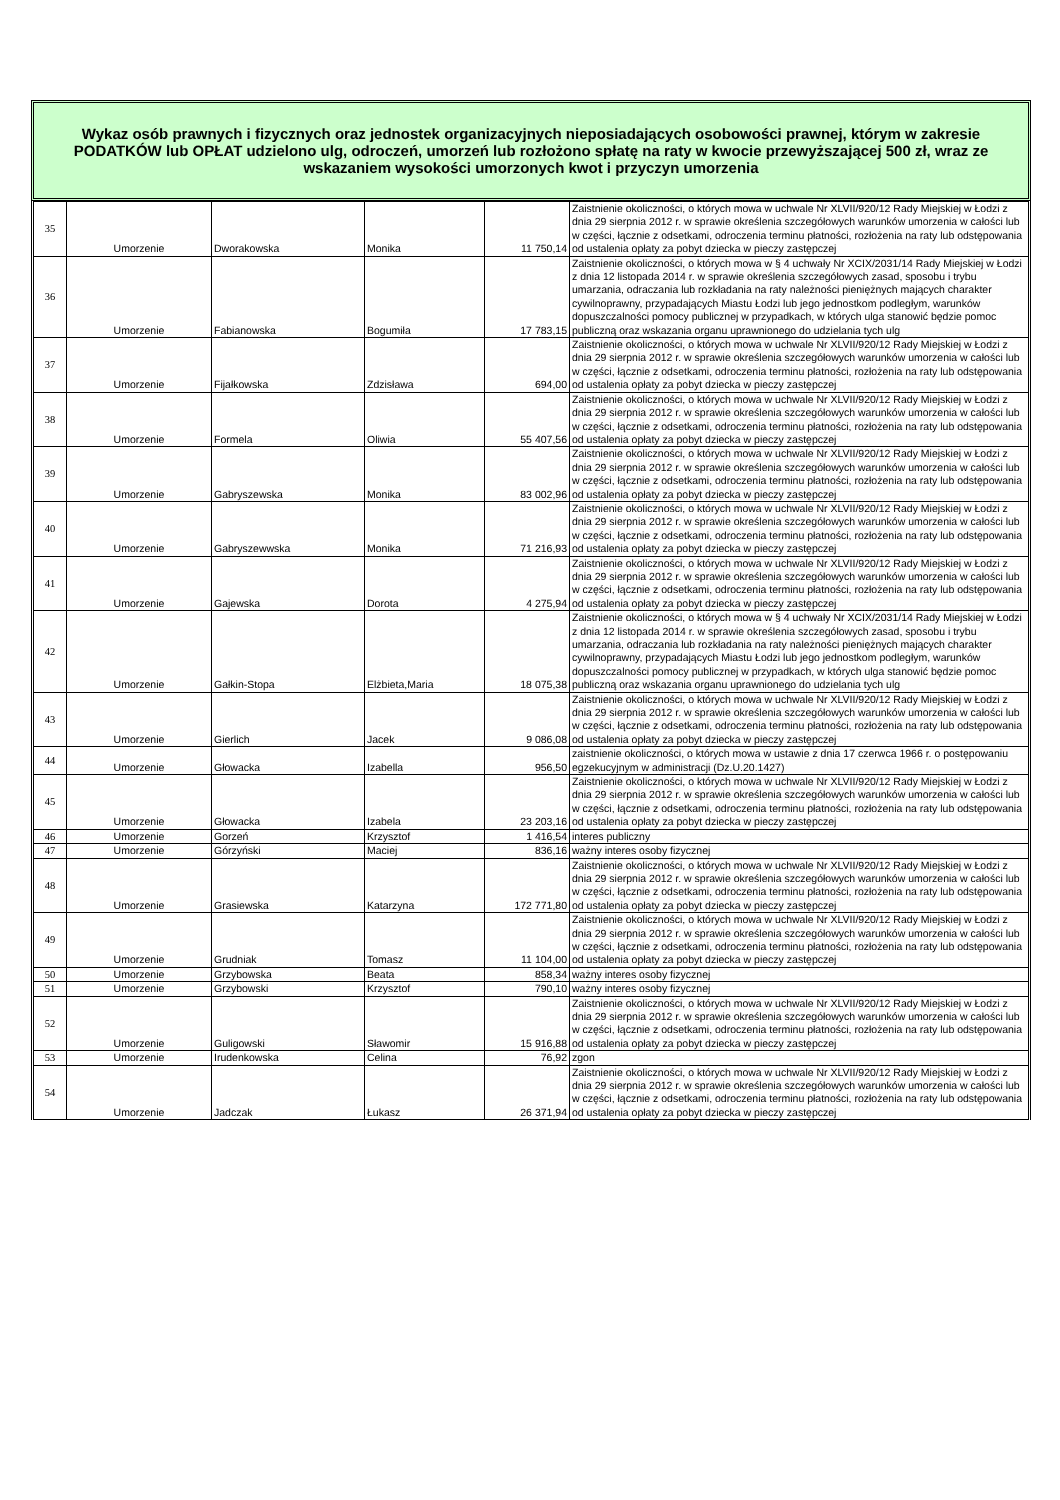Wykaz osób prawnych i fizycznych oraz jednostek organizacyjnych nieposiadających osobowości prawnej, którym w zakresie PODATKÓW lub OPŁAT udzielono ulg, odroczeń, umorzeń lub rozłożono spłatę na raty w kwocie przewyższającej 500 zł, wraz ze wskazaniem wysokości umorzonych kwot i przyczyn umorzenia
| 35 | Umorzenie | Dworakowska | Monika | 11 750,14 | Zaistnienie okoliczności, o których mowa w uchwale Nr XLVII/920/12 Rady Miejskiej w Łodzi z dnia 29 sierpnia 2012 r. w sprawie określenia szczegółowych warunków umorzenia w całości lub w części, łącznie z odsetkami, odroczenia terminu płatności, rozłożenia na raty lub odstępowania od ustalenia opłaty za pobyt dziecka w pieczy zastępczej |
| 36 | Umorzenie | Fabianowska | Bogumiła | 17 783,15 | Zaistnienie okoliczności, o których mowa w § 4 uchwały Nr XCIX/2031/14 Rady Miejskiej w Łodzi z dnia 12 listopada 2014 r. w sprawie określenia szczegółowych zasad, sposobu i trybu umarzania, odraczania lub rozkładania na raty należności pieniężnych mających charakter cywilnoprawny, przypadających Miastu Łodzi lub jego jednostkom podległym, warunków dopuszczalności pomocy publicznej w przypadkach, w których ulga stanowić będzie pomoc publiczną oraz wskazania organu uprawnionego do udzielania tych ulg |
| 37 | Umorzenie | Fijałkowska | Zdzisława | 694,00 | Zaistnienie okoliczności, o których mowa w uchwale Nr XLVII/920/12 Rady Miejskiej w Łodzi z dnia 29 sierpnia 2012 r. w sprawie określenia szczegółowych warunków umorzenia w całości lub w części, łącznie z odsetkami, odroczenia terminu płatności, rozłożenia na raty lub odstępowania od ustalenia opłaty za pobyt dziecka w pieczy zastępczej |
| 38 | Umorzenie | Formela | Oliwia | 55 407,56 | Zaistnienie okoliczności, o których mowa w uchwale Nr XLVII/920/12 Rady Miejskiej w Łodzi z dnia 29 sierpnia 2012 r. w sprawie określenia szczegółowych warunków umorzenia w całości lub w części, łącznie z odsetkami, odroczenia terminu płatności, rozłożenia na raty lub odstępowania od ustalenia opłaty za pobyt dziecka w pieczy zastępczej |
| 39 | Umorzenie | Gabryszewska | Monika | 83 002,96 | Zaistnienie okoliczności, o których mowa w uchwale Nr XLVII/920/12 Rady Miejskiej w Łodzi z dnia 29 sierpnia 2012 r. w sprawie określenia szczegółowych warunków umorzenia w całości lub w części, łącznie z odsetkami, odroczenia terminu płatności, rozłożenia na raty lub odstępowania od ustalenia opłaty za pobyt dziecka w pieczy zastępczej |
| 40 | Umorzenie | Gabryszewwska | Monika | 71 216,93 | Zaistnienie okoliczności, o których mowa w uchwale Nr XLVII/920/12 Rady Miejskiej w Łodzi z dnia 29 sierpnia 2012 r. w sprawie określenia szczegółowych warunków umorzenia w całości lub w części, łącznie z odsetkami, odroczenia terminu płatności, rozłożenia na raty lub odstępowania od ustalenia opłaty za pobyt dziecka w pieczy zastępczej |
| 41 | Umorzenie | Gajewska | Dorota | 4 275,94 | Zaistnienie okoliczności, o których mowa w uchwale Nr XLVII/920/12 Rady Miejskiej w Łodzi z dnia 29 sierpnia 2012 r. w sprawie określenia szczegółowych warunków umorzenia w całości lub w części, łącznie z odsetkami, odroczenia terminu płatności, rozłożenia na raty lub odstępowania od ustalenia opłaty za pobyt dziecka w pieczy zastępczej |
| 42 | Umorzenie | Gałkin-Stopa | Elżbieta,Maria | 18 075,38 | Zaistnienie okoliczności, o których mowa w § 4 uchwały Nr XCIX/2031/14 Rady Miejskiej w Łodzi z dnia 12 listopada 2014 r. w sprawie określenia szczegółowych zasad, sposobu i trybu umarzania, odraczania lub rozkładania na raty należności pieniężnych mających charakter cywilnoprawny, przypadających Miastu Łodzi lub jego jednostkom podległym, warunków dopuszczalności pomocy publicznej w przypadkach, w których ulga stanowić będzie pomoc publiczną oraz wskazania organu uprawnionego do udzielania tych ulg |
| 43 | Umorzenie | Gierlich | Jacek | 9 086,08 | Zaistnienie okoliczności, o których mowa w uchwale Nr XLVII/920/12 Rady Miejskiej w Łodzi z dnia 29 sierpnia 2012 r. w sprawie określenia szczegółowych warunków umorzenia w całości lub w części, łącznie z odsetkami, odroczenia terminu płatności, rozłożenia na raty lub odstępowania od ustalenia opłaty za pobyt dziecka w pieczy zastępczej |
| 44 | Umorzenie | Głowacka | Izabella | 956,50 | zaistnienie okoliczności, o których mowa w ustawie z dnia 17 czerwca 1966 r. o postępowaniu egzekucyjnym w administracji (Dz.U.20.1427) |
| 45 | Umorzenie | Głowacka | Izabela | 23 203,16 | Zaistnienie okoliczności, o których mowa w uchwale Nr XLVII/920/12 Rady Miejskiej w Łodzi z dnia 29 sierpnia 2012 r. w sprawie określenia szczegółowych warunków umorzenia w całości lub w części, łącznie z odsetkami, odroczenia terminu płatności, rozłożenia na raty lub odstępowania od ustalenia opłaty za pobyt dziecka w pieczy zastępczej |
| 46 | Umorzenie | Gorzeń | Krzysztof | 1 416,54 | interes publiczny |
| 47 | Umorzenie | Górzyński | Maciej | 836,16 | ważny interes osoby fizycznej |
| 48 | Umorzenie | Grasiewska | Katarzyna | 172 771,80 | Zaistnienie okoliczności, o których mowa w uchwale Nr XLVII/920/12 Rady Miejskiej w Łodzi z dnia 29 sierpnia 2012 r. w sprawie określenia szczegółowych warunków umorzenia w całości lub w części, łącznie z odsetkami, odroczenia terminu płatności, rozłożenia na raty lub odstępowania od ustalenia opłaty za pobyt dziecka w pieczy zastępczej |
| 49 | Umorzenie | Grudniak | Tomasz | 11 104,00 | Zaistnienie okoliczności, o których mowa w uchwale Nr XLVII/920/12 Rady Miejskiej w Łodzi z dnia 29 sierpnia 2012 r. w sprawie określenia szczegółowych warunków umorzenia w całości lub w części, łącznie z odsetkami, odroczenia terminu płatności, rozłożenia na raty lub odstępowania od ustalenia opłaty za pobyt dziecka w pieczy zastępczej |
| 50 | Umorzenie | Grzybowska | Beata | 858,34 | ważny interes osoby fizycznej |
| 51 | Umorzenie | Grzybowski | Krzysztof | 790,10 | ważny interes osoby fizycznej |
| 52 | Umorzenie | Guligowski | Sławomir | 15 916,88 | Zaistnienie okoliczności, o których mowa w uchwale Nr XLVII/920/12 Rady Miejskiej w Łodzi z dnia 29 sierpnia 2012 r. w sprawie określenia szczegółowych warunków umorzenia w całości lub w części, łącznie z odsetkami, odroczenia terminu płatności, rozłożenia na raty lub odstępowania od ustalenia opłaty za pobyt dziecka w pieczy zastępczej |
| 53 | Umorzenie | Irudenkowska | Celina | 76,92 | zgon |
| 54 | Umorzenie | Jadczak | Łukasz | 26 371,94 | Zaistnienie okoliczności, o których mowa w uchwale Nr XLVII/920/12 Rady Miejskiej w Łodzi z dnia 29 sierpnia 2012 r. w sprawie określenia szczegółowych warunków umorzenia w całości lub w części, łącznie z odsetkami, odroczenia terminu płatności, rozłożenia na raty lub odstępowania od ustalenia opłaty za pobyt dziecka w pieczy zastępczej |